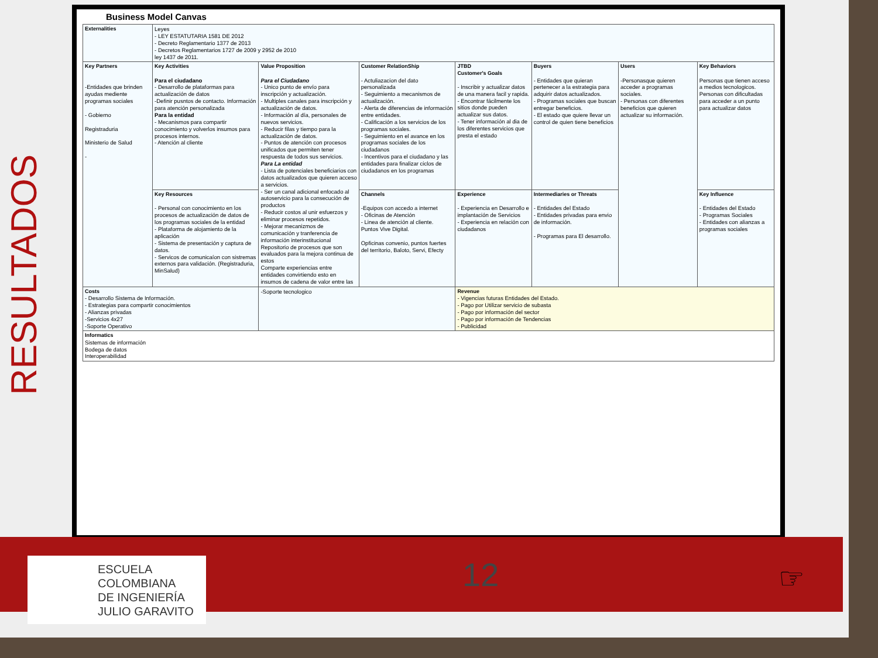RESULTADOS
Business Model Canvas
| Externalities | Leyes - LEY ESTATUTARIA 1581 DE 2012 - Decreto Reglamentario 1377 de 2013 - Decretos Reglamentarios 1727 de 2009 y 2952 de 2010 ley 1437 de 2011. | | | | | | |
| Key Partners -Entidades que brinden ayudas mediente programas sociales - Gobierno Registraduria Ministerio de Salud - | Key Activities Para el ciudadano - Desarrollo de plataformas para actualización de datos -Definir pusntos de contacto. Información para atención personalizada Para la entidad - Mecanismos para compartir conocimiento y volverlos insumos para procesos internos. - Atención al cliente | Value Proposition Para el Ciudadano - Unico punto de envío para inscripción y actualización. - Multiples canales para inscripción y actualización de datos. - Información al día, personales de nuevos servicios. - Reducir filas y tiempo para la actualización de datos. - Puntos de atención con procesos unificados que permiten tener respuesta de todos sus servicios. Para La entidad - Lista de potenciales beneficiarios con datos actualizados que quieren acceso a servicios. - Ser un canal adicional enfocado al autoservicio para la consecución de productos - Reducir costos al unir esfuerzos y eliminar procesos repetidos. - Mejorar mecanizmos de comunicación y tranferencia de información interinstitucional Repositorio de procesos que son evaluados para la mejora continua de estos Comparte experiencias entre entidades convirtiendo esto en insumos de cadena de valor entre las | Customer RelationShip - Actuliazacion del dato personalizada - Seguimiento a mecanismos de actualización. - Alerta de diferencias de información entre entidades. - Calificación a los servicios de los programas sociales. - Seguimiento en el avance en los programas sociales de los ciudadanos - Incentivos para el ciudadano y las entidades para finalizar ciclos de ciudadanos en los programas | JTBD Customer's Goals - Inscribir y actualizar datos de una manera facil y rapida. - Encontrar fácilmente los sitios donde pueden actualizar sus datos. - Tener información al dia de los diferentes servicios que presta el estado | Buyers - Entidades que quieran pertenecer a la estrategia para adquirir datos actualizados. - Programas sociales que buscan entregar beneficios. - El estado que quiere llevar un control de quien tiene beneficios | Users -Personasque quieren acceder a programas sociales. - Personas con diferentes beneficios que quieren actualizar su información. | Key Behaviors Personas que tienen acceso a medios tecnologicos. Personas con dificultadas para acceder a un punto para actualizar datos |
| | Key Resources - Personal con conocimiento en los procesos de actualización de datos de los programas sociales de la entidad - Plataforma de alojamiento de la aplicación - Sistema de presentación y captura de datos. - Servicos de comunicaíon con sistremas externos para validación. (Registraduria, MinSalud) | | Channels -Equipos con accedo a internet - Oficinas de Atención - Linea de atención al cliente. Puntos Vive Digital. Opficinas convenio, puntos fuertes del territorio, Baloto, Servi, Efecty | Experience - Experiencia en Desarrollo e implantación de Servicios - Experiencia en relación con ciudadanos | Intermediaries or Threats - Entidades del Estado - Entidades privadas para envio de información. - Programas para El desarrollo. | | Key Influence - Entidades del Estado - Programas Sociales - Entidades con alianzas a programas sociales |
| Costs - Desarrollo Sistema de Información. - Estrategias para compartir conocimientos - Alianzas privadas -Servicios 4x27 -Soporte Operativo | | -Soporte tecnologico | | Revenue - Vigencias futuras Entidades del Estado. - Pago por Utilizar servicio de subasta - Pago por información del sector - Pago por información de Tendencias - Publicidad | | | |
| Informatics Sistemas de información Bodega de datos Interoperabilidad | | | | | | | |
ESCUELA
COLOMBIANA
DE INGENIERÍA
JULIO GARAVITO
12 ☞